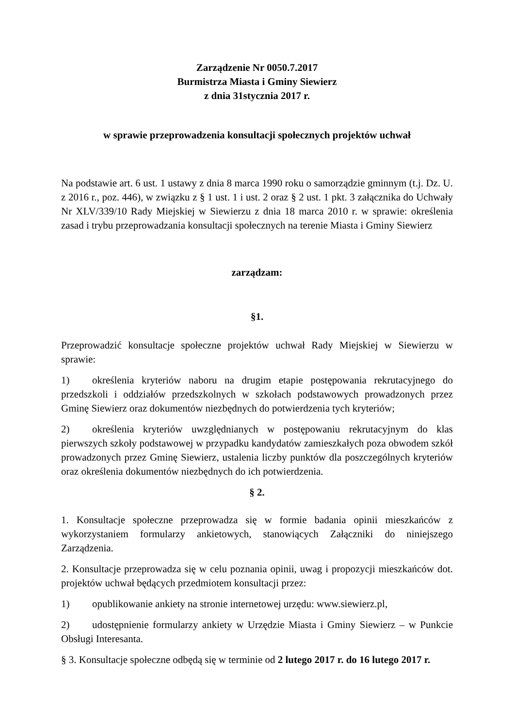Zarządzenie Nr 0050.7.2017
Burmistrza Miasta i Gminy Siewierz
z dnia 31stycznia 2017 r.
w sprawie przeprowadzenia konsultacji społecznych projektów uchwał
Na podstawie art. 6 ust. 1 ustawy z dnia 8 marca 1990 roku o samorządzie gminnym (t.j. Dz. U. z 2016 r., poz. 446), w związku z § 1 ust. 1 i ust. 2 oraz § 2 ust. 1 pkt. 3 załącznika do Uchwały Nr XLV/339/10 Rady Miejskiej w Siewierzu z dnia 18 marca 2010 r. w sprawie: określenia zasad i trybu przeprowadzania konsultacji społecznych na terenie Miasta i Gminy Siewierz
zarządzam:
§1.
Przeprowadzić konsultacje społeczne projektów uchwał Rady Miejskiej w Siewierzu w sprawie:
1) określenia kryteriów naboru na drugim etapie postępowania rekrutacyjnego do przedszkoli i oddziałów przedszkolnych w szkołach podstawowych prowadzonych przez Gminę Siewierz oraz dokumentów niezbędnych do potwierdzenia tych kryteriów;
2) określenia kryteriów uwzględnianych w postępowaniu rekrutacyjnym do klas pierwszych szkoły podstawowej w przypadku kandydatów zamieszkałych poza obwodem szkół prowadzonych przez Gminę Siewierz, ustalenia liczby punktów dla poszczególnych kryteriów oraz określenia dokumentów niezbędnych do ich potwierdzenia.
§ 2.
1. Konsultacje społeczne przeprowadza się w formie badania opinii mieszkańców z wykorzystaniem formularzy ankietowych, stanowiących Załączniki do niniejszego Zarządzenia.
2. Konsultacje przeprowadza się w celu poznania opinii, uwag i propozycji mieszkańców dot. projektów uchwał będących przedmiotem konsultacji przez:
1) opublikowanie ankiety na stronie internetowej urzędu: www.siewierz.pl,
2) udostępnienie formularzy ankiety w Urzędzie Miasta i Gminy Siewierz – w Punkcie Obsługi Interesanta.
§ 3. Konsultacje społeczne odbędą się w terminie od 2 lutego 2017 r. do 16 lutego 2017 r.